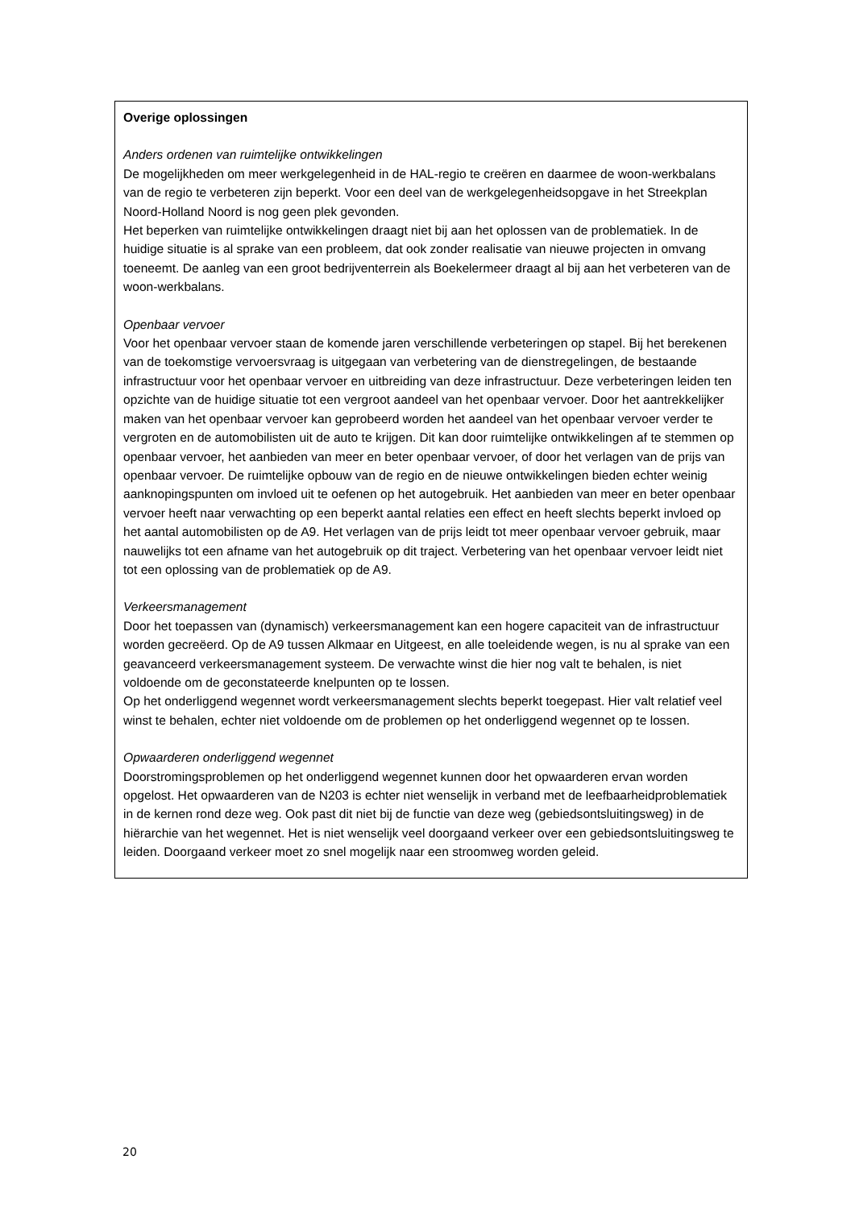Overige oplossingen
Anders ordenen van ruimtelijke ontwikkelingen
De mogelijkheden om meer werkgelegenheid in de HAL-regio te creëren en daarmee de woon-werkbalans van de regio te verbeteren zijn beperkt. Voor een deel van de werkgelegenheidsopgave in het Streekplan Noord-Holland Noord is nog geen plek gevonden.
Het beperken van ruimtelijke ontwikkelingen draagt niet bij aan het oplossen van de problematiek. In de huidige situatie is al sprake van een probleem, dat ook zonder realisatie van nieuwe projecten in omvang toeneemt. De aanleg van een groot bedrijventerrein als Boekelermeer draagt al bij aan het verbeteren van de woon-werkbalans.
Openbaar vervoer
Voor het openbaar vervoer staan de komende jaren verschillende verbeteringen op stapel. Bij het berekenen van de toekomstige vervoersvraag is uitgegaan van verbetering van de dienstregelingen, de bestaande infrastructuur voor het openbaar vervoer en uitbreiding van deze infrastructuur. Deze verbeteringen leiden ten opzichte van de huidige situatie tot een vergroot aandeel van het openbaar vervoer. Door het aantrekkelijker maken van het openbaar vervoer kan geprobeerd worden het aandeel van het openbaar vervoer verder te vergroten en de automobilisten uit de auto te krijgen. Dit kan door ruimtelijke ontwikkelingen af te stemmen op openbaar vervoer, het aanbieden van meer en beter openbaar vervoer, of door het verlagen van de prijs van openbaar vervoer. De ruimtelijke opbouw van de regio en de nieuwe ontwikkelingen bieden echter weinig aanknopingspunten om invloed uit te oefenen op het autogebruik. Het aanbieden van meer en beter openbaar vervoer heeft naar verwachting op een beperkt aantal relaties een effect en heeft slechts beperkt invloed op het aantal automobilisten op de A9. Het verlagen van de prijs leidt tot meer openbaar vervoer gebruik, maar nauwelijks tot een afname van het autogebruik op dit traject. Verbetering van het openbaar vervoer leidt niet tot een oplossing van de problematiek op de A9.
Verkeersmanagement
Door het toepassen van (dynamisch) verkeersmanagement kan een hogere capaciteit van de infrastructuur worden gecreëerd. Op de A9 tussen Alkmaar en Uitgeest, en alle toeleidende wegen, is nu al sprake van een geavanceerd verkeersmanagement systeem. De verwachte winst die hier nog valt te behalen, is niet voldoende om de geconstateerde knelpunten op te lossen.
Op het onderliggend wegennet wordt verkeersmanagement slechts beperkt toegepast. Hier valt relatief veel winst te behalen, echter niet voldoende om de problemen op het onderliggend wegennet op te lossen.
Opwaarderen onderliggend wegennet
Doorstromingsproblemen op het onderliggend wegennet kunnen door het opwaarderen ervan worden opgelost. Het opwaarderen van de N203 is echter niet wenselijk in verband met de leefbaarheidproblematiek in de kernen rond deze weg. Ook past dit niet bij de functie van deze weg (gebiedsontsluitingsweg) in de hiërarchie van het wegennet. Het is niet wenselijk veel doorgaand verkeer over een gebiedsontsluitingsweg te leiden. Doorgaand verkeer moet zo snel mogelijk naar een stroomweg worden geleid.
20